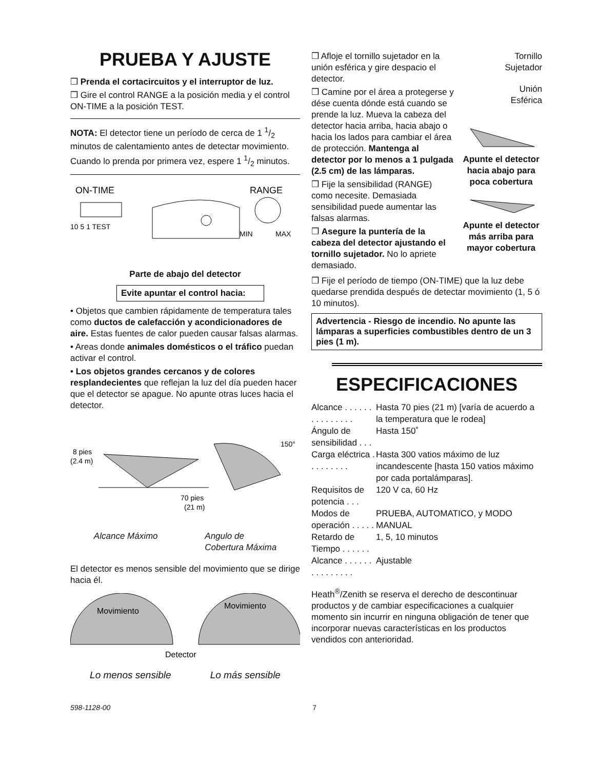PRUEBA Y AJUSTE
❒ Prenda el cortacircuitos y el interruptor de luz.
❒ Gire el control RANGE a la posición media y el control ON-TIME a la posición TEST.
NOTA: El detector tiene un período de cerca de 1 1/2 minutos de calentamiento antes de detectar movimiento. Cuando lo prenda por primera vez, espere 1 1/2 minutos.
ON-TIME
RANGE
10 5 1 TEST
MIN
MAX
Parte de abajo del detector
Evite apuntar el control hacia:
• Objetos que cambien rápidamente de temperatura tales como ductos de calefacción y acondicionadores de aire. Estas fuentes de calor pueden causar falsas alarmas.
• Areas donde animales domésticos o el tráfico puedan activar el control.
• Los objetos grandes cercanos y de colores resplandecientes que reflejan la luz del día pueden hacer que el detector se apague. No apunte otras luces hacia el detector.
8 pies
(2.4 m)
70 pies
(21 m)
150°
Alcance Máximo Angulo de
Cobertura Máxima
El detector es menos sensible del movimiento que se dirige hacia él.
Movimiento
Movimiento
Detector
Lo menos sensible Lo más sensible
❒ Afloje el tornillo sujetador en la unión esférica y gire despacio el detector.
❒ Camine por el área a protegerse y dése cuenta dónde está cuando se prende la luz. Mueva la cabeza del detector hacia arriba, hacia abajo o hacia los lados para cambiar el área de protección. Mantenga al detector por lo menos a 1 pulgada (2.5 cm) de las lámparas.
❒ Fije la sensibilidad (RANGE) como necesite. Demasiada sensibilidad puede aumentar las falsas alarmas.
❒ Asegure la puntería de la cabeza del detector ajustando el tornillo sujetador. No lo apriete demasiado.
Tornillo
Sujetador
Unión
Esférica
Apunte el detector hacia abajo para poca cobertura
Apunte el detector más arriba para mayor cobertura
❒ Fije el período de tiempo (ON-TIME) que la luz debe quedarse prendida después de detectar movimiento (1, 5 ó 10 minutos).
Advertencia - Riesgo de incendio. No apunte las lámparas a superficies combustibles dentro de un 3 pies (1 m).
ESPECIFICACIONES
| Alcance . . . . . . . . . . . . . . . | Hasta 70 pies (21 m) [varía de acuerdo a la temperatura que le rodea] |
| Ángulo de sensibilidad . . . | Hasta 150˚ |
| Carga eléctrica . . . . . . . . . | Hasta 300 vatios máximo de luz incandescente [hasta 150 vatios máximo por cada portalámparas]. |
| Requisitos de potencia . . . | 120 V ca, 60 Hz |
| Modos de operación . . . . . | PRUEBA, AUTOMATICO, y MODO MANUAL |
| Retardo de Tiempo . . . . . . | 1, 5, 10 minutos |
| Alcance . . . . . . . . . . . . . . . | Ajustable |
Heath<sup>®</sup>/Zenith se reserva el derecho de descontinuar productos y de cambiar especificaciones a cualquier momento sin incurrir en ninguna obligación de tener que incorporar nuevas características en los productos vendidos con anterioridad.
598-1128-00 7